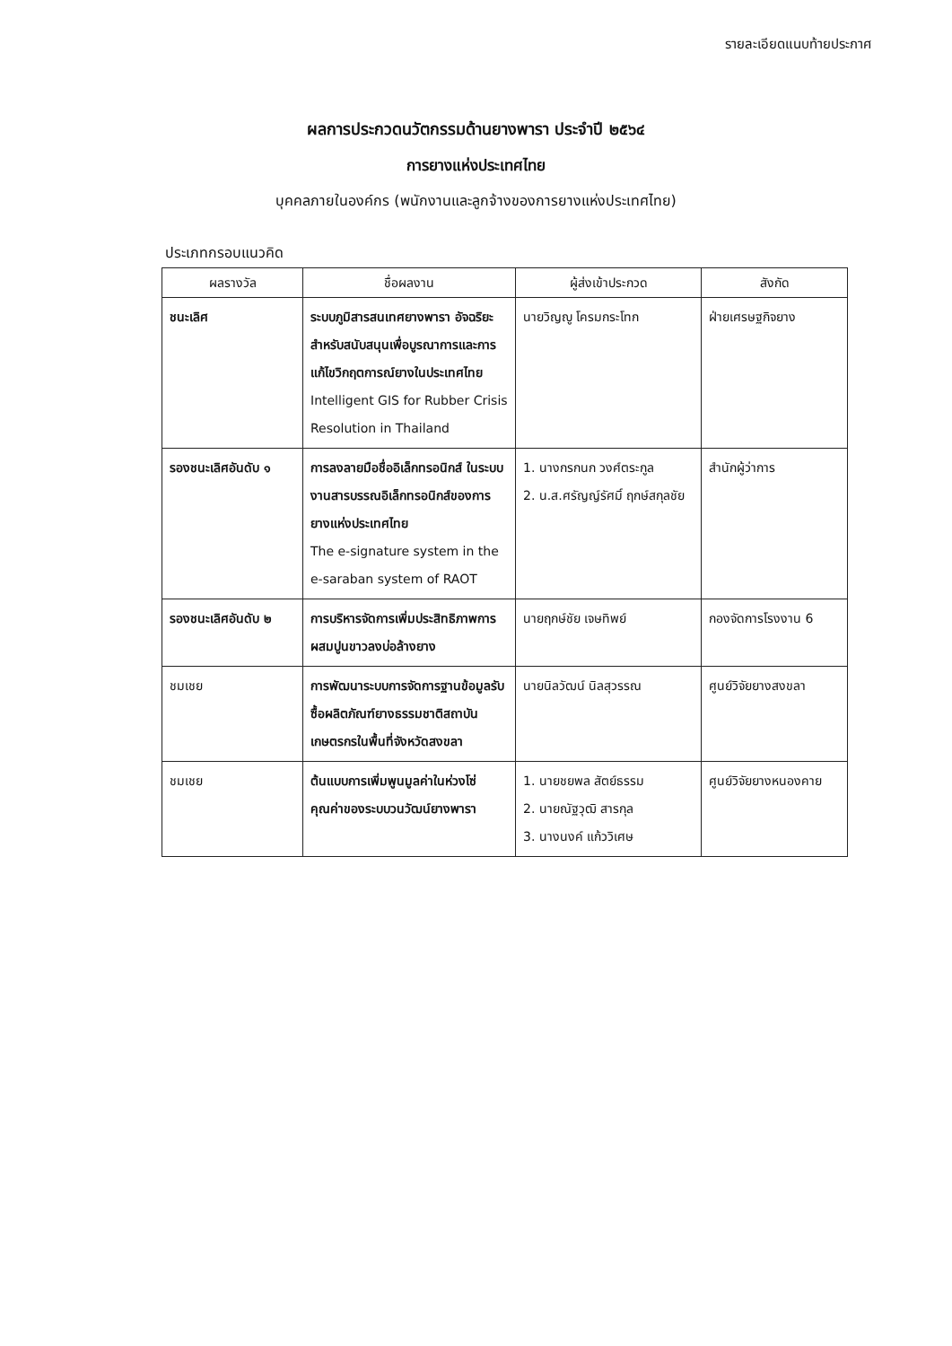รายละเอียดแนบท้ายประกาศ
ผลการประกวดนวัตกรรมด้านยางพารา ประจำปี ๒๕๖๔
การยางแห่งประเทศไทย
บุคคลภายในองค์กร (พนักงานและลูกจ้างของการยางแห่งประเทศไทย)
ประเภทกรอบแนวคิด
| ผลรางวัล | ชื่อผลงาน | ผู้ส่งเข้าประกวด | สังกัด |
| --- | --- | --- | --- |
| ชนะเลิศ | ระบบภูมิสารสนเทศยางพารา อัจฉริยะสำหรับสนับสนุนเพื่อบูรณาการและการแก้ไขวิกฤตการณ์ยางในประเทศไทย Intelligent GIS for Rubber Crisis Resolution in Thailand | นายวิญญู โครมกระโทก | ฝ่ายเศรษฐกิจยาง |
| รองชนะเลิศอันดับ ๑ | การลงลายมือชื่ออิเล็กทรอนิกส์ ในระบบงานสารบรรณอิเล็กทรอนิกส์ของการยางแห่งประเทศไทย The e-signature system in the e-saraban system of RAOT | 1. นางกรกนก วงศ์ตระกูล 2. น.ส.ศรัญญ์รัศมิ์ ฤกษ์สกุลชัย | สำนักผู้ว่าการ |
| รองชนะเลิศอันดับ ๒ | การบริหารจัดการเพิ่มประสิทธิภาพการผสมปูนขาวลงบ่อล้างยาง | นายฤกษ์ชัย เจษทิพย์ | กองจัดการโรงงาน 6 |
| ชมเชย | การพัฒนาระบบการจัดการฐานข้อมูลรับซื้อผลิตภัณฑ์ยางธรรมชาติสถาบันเกษตรกรในพื้นที่จังหวัดสงขลา | นายนิลวัฒน์ นิลสุวรรณ | ศูนย์วิจัยยางสงขลา |
| ชมเชย | ต้นแบบการเพิ่มพูนมูลค่าในห่วงโซ่คุณค่าของระบบวนวัฒน์ยางพารา | 1. นายชยพล สัตย์ธรรม 2. นายณัฐวุฒิ สารกุล 3. นางนงค์ แก้ววิเศษ | ศูนย์วิจัยยางหนองคาย |